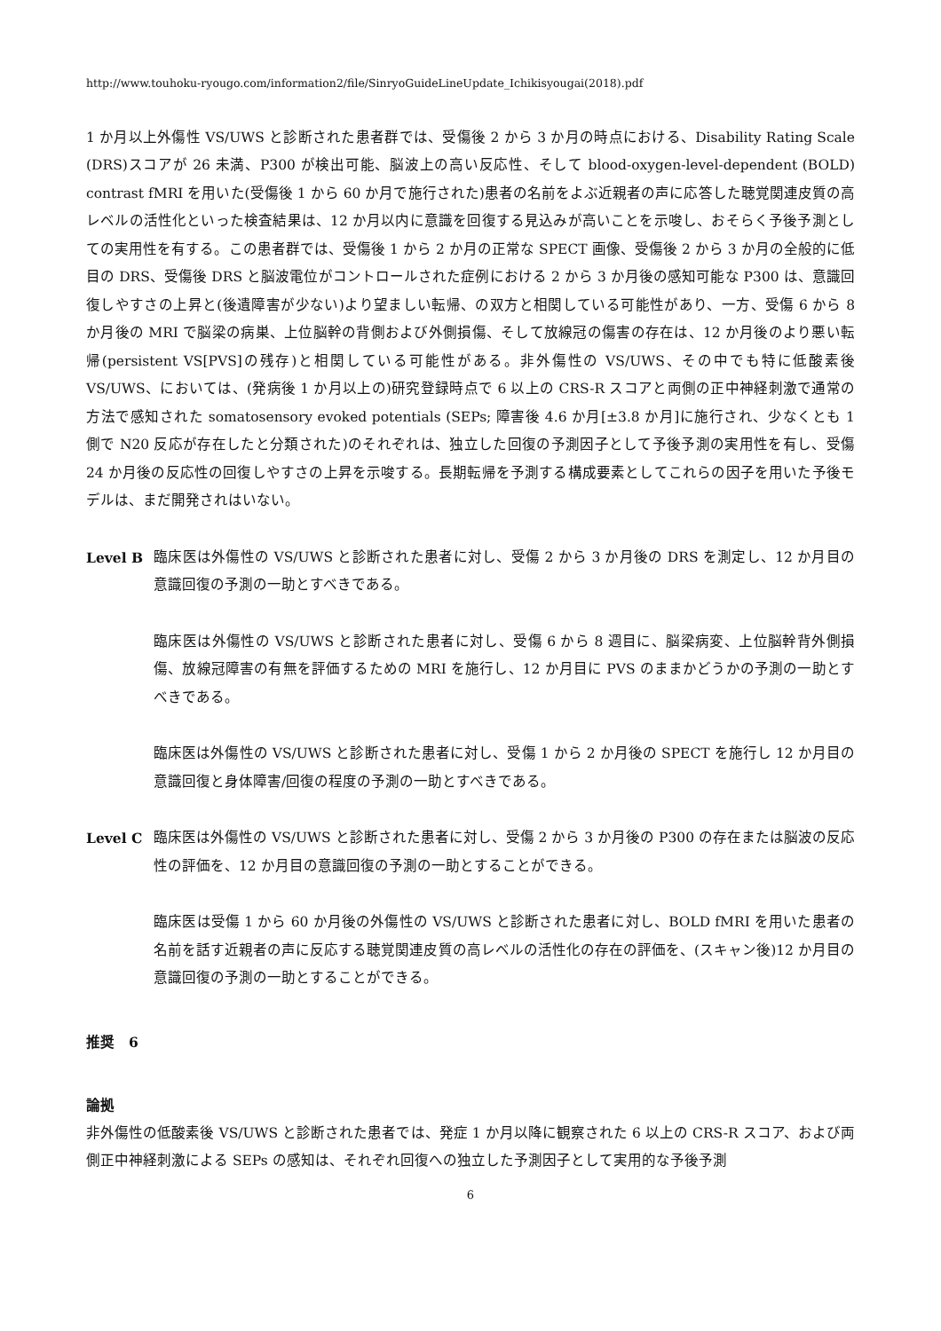http://www.touhoku-ryougo.com/information2/file/SinryoGuideLineUpdate_Ichikisyougai(2018).pdf
1 か月以上外傷性 VS/UWS と診断された患者群では、受傷後 2 から 3 か月の時点における、Disability Rating Scale (DRS)スコアが 26 未満、P300 が検出可能、脳波上の高い反応性、そして blood-oxygen-level-dependent (BOLD) contrast fMRI を用いた(受傷後 1 から 60 か月で施行された)患者の名前をよぶ近親者の声に応答した聴覚関連皮質の高レベルの活性化といった検査結果は、12 か月以内に意識を回復する見込みが高いことを示唆し、おそらく予後予測としての実用性を有する。この患者群では、受傷後 1 から 2 か月の正常な SPECT 画像、受傷後 2 から 3 か月の全般的に低目の DRS、受傷後 DRS と脳波電位がコントロールされた症例における 2 から 3 か月後の感知可能な P300 は、意識回復しやすさの上昇と(後遺障害が少ない)より望ましい転帰、の双方と相関している可能性があり、一方、受傷 6 から 8 か月後の MRI で脳梁の病巣、上位脳幹の背側および外側損傷、そして放線冠の傷害の存在は、12 か月後のより悪い転帰(persistent VS[PVS]の残存)と相関している可能性がある。非外傷性の VS/UWS、その中でも特に低酸素後 VS/UWS、においては、(発病後 1 か月以上の)研究登録時点で 6 以上の CRS-R スコアと両側の正中神経刺激で通常の方法で感知された somatosensory evoked potentials (SEPs; 障害後 4.6 か月[±3.8 か月]に施行され、少なくとも 1 側で N20 反応が存在したと分類された)のそれぞれは、独立した回復の予測因子として予後予測の実用性を有し、受傷 24 か月後の反応性の回復しやすさの上昇を示唆する。長期転帰を予測する構成要素としてこれらの因子を用いた予後モデルは、まだ開発されはいない。
Level B 臨床医は外傷性の VS/UWS と診断された患者に対し、受傷 2 から 3 か月後の DRS を測定し、12 か月目の意識回復の予測の一助とすべきである。
臨床医は外傷性の VS/UWS と診断された患者に対し、受傷 6 から 8 週目に、脳梁病変、上位脳幹背外側損傷、放線冠障害の有無を評価するための MRI を施行し、12 か月目に PVS のままかどうかの予測の一助とすべきである。
臨床医は外傷性の VS/UWS と診断された患者に対し、受傷 1 から 2 か月後の SPECT を施行し 12 か月目の意識回復と身体障害/回復の程度の予測の一助とすべきである。
Level C 臨床医は外傷性の VS/UWS と診断された患者に対し、受傷 2 から 3 か月後の P300 の存在または脳波の反応性の評価を、12 か月目の意識回復の予測の一助とすることができる。
臨床医は受傷 1 から 60 か月後の外傷性の VS/UWS と診断された患者に対し、BOLD fMRI を用いた患者の名前を話す近親者の声に反応する聴覚関連皮質の高レベルの活性化の存在の評価を、(スキャン後)12 か月目の意識回復の予測の一助とすることができる。
推奨　6
論拠
非外傷性の低酸素後 VS/UWS と診断された患者では、発症 1 か月以降に観察された 6 以上の CRS-R スコア、および両側正中神経刺激による SEPs の感知は、それぞれ回復への独立した予測因子として実用的な予後予測
6